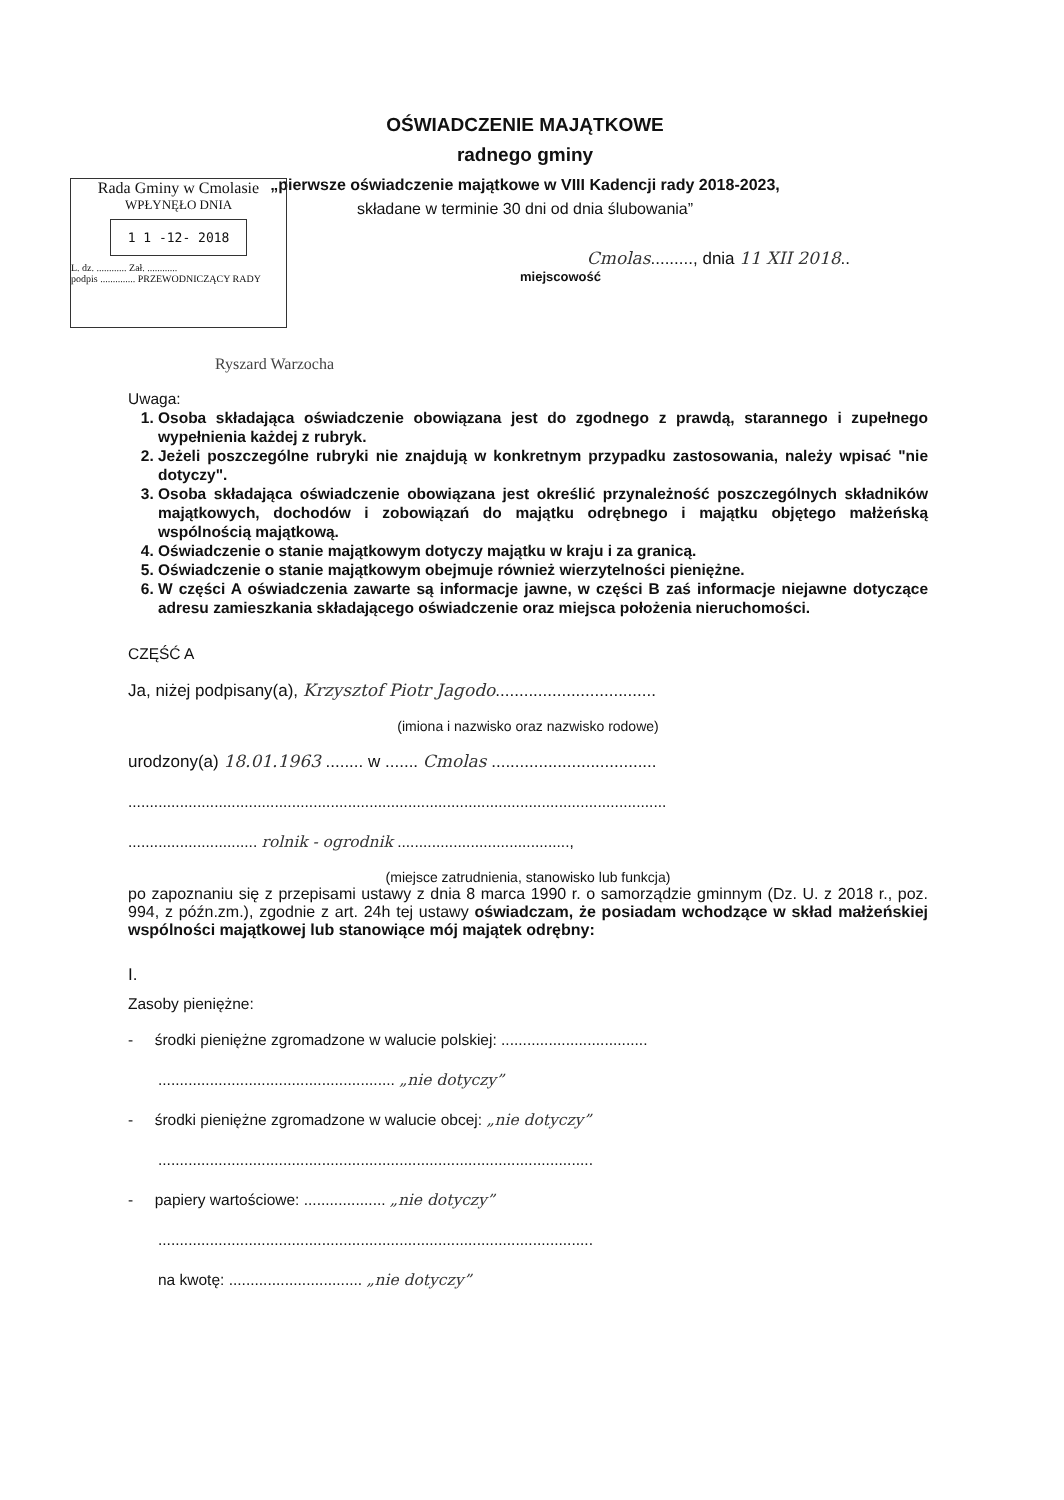OŚWIADCZENIE MAJĄTKOWE
radnego gminy
„pierwsze oświadczenie majątkowe w VIII Kadencji rady 2018-2023,
składane w terminie 30 dni od dnia ślubowania”
Cmolas........., dnia 11 XII 2018..
miejscowość
Rada Gminy w Cmolasie
WPŁYNĘŁO DNIA
1 1 -12- 2018
L. dz. ............ Zał. ............
podpis .............. PRZEWODNICZĄCY RADY
Ryszard Warzocha
Uwaga:
1. Osoba składająca oświadczenie obowiązana jest do zgodnego z prawdą, starannego i zupełnego wypełnienia każdej z rubryk.
2. Jeżeli poszczególne rubryki nie znajdują w konkretnym przypadku zastosowania, należy wpisać "nie dotyczy".
3. Osoba składająca oświadczenie obowiązana jest określić przynależność poszczególnych składników majątkowych, dochodów i zobowiązań do majątku odrębnego i majątku objętego małżeńską wspólnością majątkową.
4. Oświadczenie o stanie majątkowym dotyczy majątku w kraju i za granicą.
5. Oświadczenie o stanie majątkowym obejmuje również wierzytelności pieniężne.
6. W części A oświadczenia zawarte są informacje jawne, w części B zaś informacje niejawne dotyczące adresu zamieszkania składającego oświadczenie oraz miejsca położenia nieruchomości.
CZĘŚĆ A
Ja, niżej podpisany(a), Krzysztof Piotr Jagodo..................................
(imiona i nazwisko oraz nazwisko rodowe)
urodzony(a) 18.01.1963 ........ w ....... Cmolas ...................................
.............................................................................................................................
.............................. rolnik - ogrodnik ........................................,
(miejsce zatrudnienia, stanowisko lub funkcja)
po zapoznaniu się z przepisami ustawy z dnia 8 marca 1990 r. o samorządzie gminnym (Dz. U. z 2018 r., poz. 994, z późn.zm.), zgodnie z art. 24h tej ustawy oświadczam, że posiadam wchodzące w skład małżeńskiej wspólności majątkowej lub stanowiące mój majątek odrębny:
I.
Zasoby pieniężne:
- środki pieniężne zgromadzone w walucie polskiej: ..................................
....................................................... „nie dotyczy”
- środki pieniężne zgromadzone w walucie obcej: „nie dotyczy”
.....................................................................................................
- papiery wartościowe: ................... „nie dotyczy”
.....................................................................................................
na kwotę: ............................... „nie dotyczy”